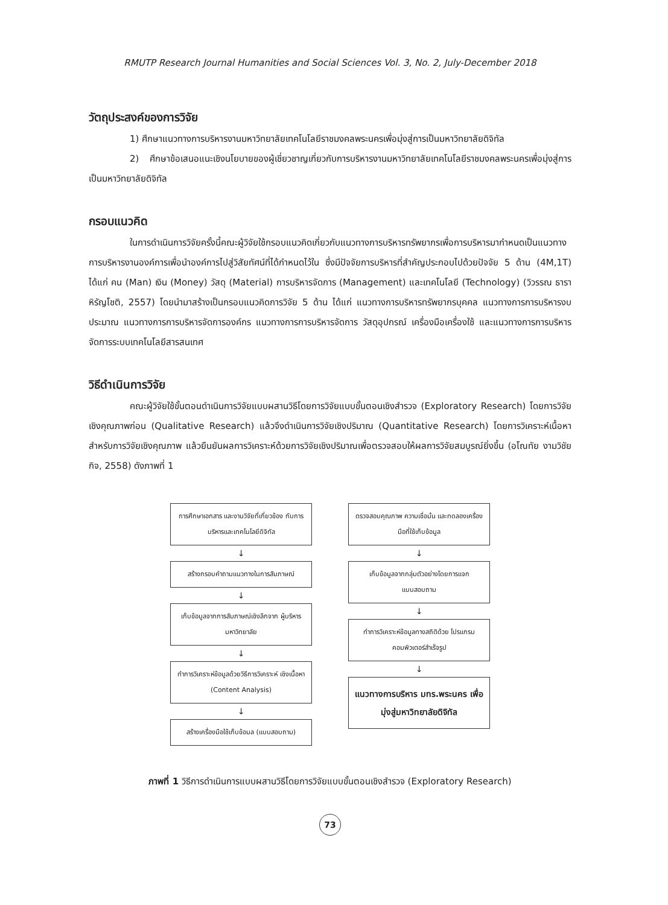RMUTP Research Journal Humanities and Social Sciences Vol. 3, No. 2, July-December 2018
วัตถุประสงค์ของการวิจัย
1) ศึกษาแนวทางการบริหารงานมหาวิทยาลัยเทคโนโลยีราชมงคลพระนครเพื่อมุ่งสู่การเป็นมหาวิทยาลัยดิจิทัล
2) ศึกษาข้อเสนอแนะเชิงนโยบายของผู้เชี่ยวชาญเกี่ยวกับการบริหารงานมหาวิทยาลัยเทคโนโลยีราชมงคลพระนครเพื่อมุ่งสู่การเป็นมหาวิทยาลัยดิจิทัล
กรอบแนวคิด
ในการดำเนินการวิจัยครั้งนี้คณะผู้วิจัยใช้กรอบแนวคิดเกี่ยวกับแนวทางการบริหารทรัพยากรเพื่อการบริหารมากำหนดเป็นแนวทางการบริหารงานองค์การเพื่อนำองค์การไปสู่วิสัยทัศน์ที่ได้กำหนดไว้ใน ซึ่งมีปัจจัยการบริหารที่สำคัญประกอบไปด้วยปัจจัย 5 ด้าน (4M,1T) ได้แก่ คน (Man) เงิน (Money) วัสดุ (Material) การบริหารจัดการ (Management) และเทคโนโลยี (Technology) (วิวรรณ ธาราหิรัญโชติ, 2557) โดยนำมาสร้างเป็นกรอบแนวคิดการวิจัย 5 ด้าน ได้แก่ แนวทางการบริหารทรัพยากรบุคคล แนวทางการการบริหารงบประมาณ แนวทางการการบริหารจัดการองค์กร แนวทางการการบริหารจัดการ วัสดุอุปกรณ์ เครื่องมือเครื่องใช้ และแนวทางการการบริหารจัดการระบบเทคโนโลยีสารสนเทศ
วิธีดำเนินการวิจัย
คณะผู้วิจัยใช้ขั้นตอนดำเนินการวิจัยแบบผสานวิธีโดยการวิจัยแบบขั้นตอนเชิงสำรวจ (Exploratory Research) โดยการวิจัยเชิงคุณภาพก่อน (Qualitative Research) แล้วจึงดำเนินการวิจัยเชิงปริมาณ (Quantitative Research) โดยการวิเคราะห์เนื้อหาสำหรับการวิจัยเชิงคุณภาพ แล้วยืนยันผลการวิเคราะห์ด้วยการวิจัยเชิงปริมาณเพื่อตรวจสอบให้ผลการวิจัยสมบูรณ์ยิ่งขึ้น (อโณทัย งามวิชัยกิจ, 2558) ดังภาพที่ 1
การศึกษาเอกสาร และงานวิจัยที่เกี่ยวข้อง กับการบริหารและเทคโนโลยีดิจิทัล
↓
สร้างกรอบคำถามแนวทางในการสัมภาษณ์
↓
เก็บข้อมูลจากการสัมภาษณ์เชิงลึกจาก ผู้บริหารมหาวิทยาลัย
↓
ทำการวิเคราะห์ข้อมูลด้วยวิธีการวิเคราะห์ เชิงเนื้อหา (Content Analysis)
↓
สร้างเครื่องมือใช้เก็บข้อมล (แบบสอบถาม)
ตรวจสอบคุณภาพ ความเชื่อมั่น และทดลองเครื่องมือที่ใช้เก็บข้อมูล
↓
เก็บข้อมูลจากกลุ่มตัวอย่างโดยการแจก แบบสอบถาม
↓
ทำการวิเคราะห์ข้อมูลทางสถิติด้วย โปรแกรมคอมพิวเตอร์สำเร็จรูป
↓
แนวทางการบริหาร มทร.พระนคร เพื่อมุ่งสู่มหาวิทยาลัยดิจิทัล
ภาพที่ 1 วิธีการดำเนินการแบบผสานวิธีโดยการวิจัยแบบขั้นตอนเชิงสำรวจ (Exploratory Research)
73